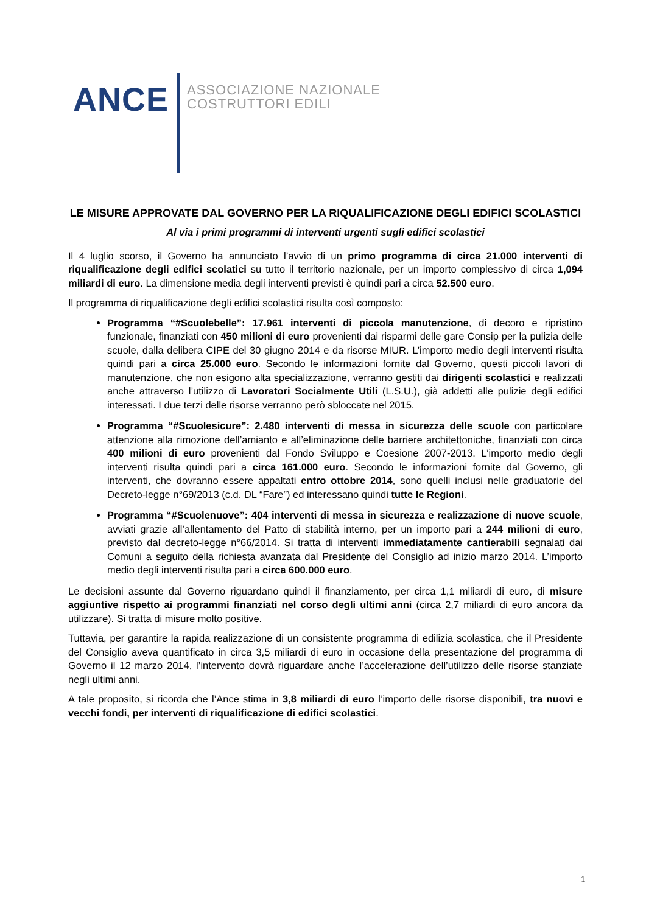ANCE
ASSOCIAZIONE NAZIONALE
COSTRUTTORI EDILI
LE MISURE APPROVATE DAL GOVERNO PER LA RIQUALIFICAZIONE DEGLI EDIFICI SCOLASTICI
Al via i primi programmi di interventi urgenti sugli edifici scolastici
Il 4 luglio scorso, il Governo ha annunciato l’avvio di un primo programma di circa 21.000 interventi di riqualificazione degli edifici scolatici su tutto il territorio nazionale, per un importo complessivo di circa 1,094 miliardi di euro. La dimensione media degli interventi previsti è quindi pari a circa 52.500 euro.
Il programma di riqualificazione degli edifici scolastici risulta così composto:
Programma “#Scuolebelle”: 17.961 interventi di piccola manutenzione, di decoro e ripristino funzionale, finanziati con 450 milioni di euro provenienti dai risparmi delle gare Consip per la pulizia delle scuole, dalla delibera CIPE del 30 giugno 2014 e da risorse MIUR. L’importo medio degli interventi risulta quindi pari a circa 25.000 euro. Secondo le informazioni fornite dal Governo, questi piccoli lavori di manutenzione, che non esigono alta specializzazione, verranno gestiti dai dirigenti scolastici e realizzati anche attraverso l’utilizzo di Lavoratori Socialmente Utili (L.S.U.), già addetti alle pulizie degli edifici interessati. I due terzi delle risorse verranno però sbloccate nel 2015.
Programma “#Scuolesicure”: 2.480 interventi di messa in sicurezza delle scuole con particolare attenzione alla rimozione dell’amianto e all’eliminazione delle barriere architettoniche, finanziati con circa 400 milioni di euro provenienti dal Fondo Sviluppo e Coesione 2007-2013. L’importo medio degli interventi risulta quindi pari a circa 161.000 euro. Secondo le informazioni fornite dal Governo, gli interventi, che dovranno essere appaltati entro ottobre 2014, sono quelli inclusi nelle graduatorie del Decreto-legge n°69/2013 (c.d. DL “Fare”) ed interessano quindi tutte le Regioni.
Programma “#Scuolenuove”: 404 interventi di messa in sicurezza e realizzazione di nuove scuole, avviati grazie all’allentamento del Patto di stabilità interno, per un importo pari a 244 milioni di euro, previsto dal decreto-legge n°66/2014. Si tratta di interventi immediatamente cantierabili segnalati dai Comuni a seguito della richiesta avanzata dal Presidente del Consiglio ad inizio marzo 2014. L’importo medio degli interventi risulta pari a circa 600.000 euro.
Le decisioni assunte dal Governo riguardano quindi il finanziamento, per circa 1,1 miliardi di euro, di misure aggiuntive rispetto ai programmi finanziati nel corso degli ultimi anni (circa 2,7 miliardi di euro ancora da utilizzare). Si tratta di misure molto positive.
Tuttavia, per garantire la rapida realizzazione di un consistente programma di edilizia scolastica, che il Presidente del Consiglio aveva quantificato in circa 3,5 miliardi di euro in occasione della presentazione del programma di Governo il 12 marzo 2014, l’intervento dovrà riguardare anche l’accelerazione dell’utilizzo delle risorse stanziate negli ultimi anni.
A tale proposito, si ricorda che l’Ance stima in 3,8 miliardi di euro l’importo delle risorse disponibili, tra nuovi e vecchi fondi, per interventi di riqualificazione di edifici scolastici.
1